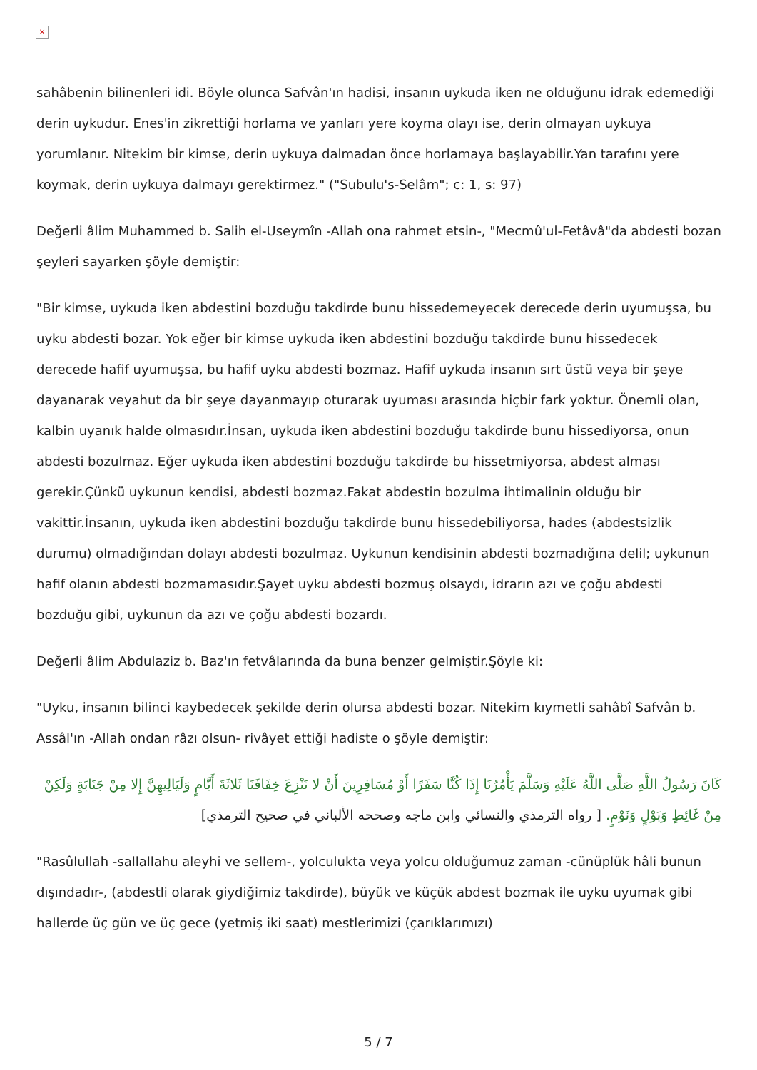×
sahâbenin bilinenleri idi. Böyle olunca Safvân'ın hadisi, insanın uykuda iken ne olduğunu idrak edemediği derin uykudur. Enes'in zikrettiği horlama ve yanları yere koyma olayı ise, derin olmayan uykuya yorumlanır. Nitekim bir kimse, derin uykuya dalmadan önce horlamaya başlayabilir.Yan tarafını yere koymak, derin uykuya dalmayı gerektirmez." ("Subulu's-Selâm"; c: 1, s: 97)
Değerli âlim Muhammed b. Salih el-Useymîn -Allah ona rahmet etsin-, "Mecmû'ul-Fetâvâ"da abdesti bozan şeyleri sayarken şöyle demiştir:
"Bir kimse, uykuda iken abdestini bozduğu takdirde bunu hissedemeyecek derecede derin uyumuşsa, bu uyku abdesti bozar. Yok eğer bir kimse uykuda iken abdestini bozduğu takdirde bunu hissedecek derecede hafif uyumuşsa, bu hafif uyku abdesti bozmaz. Hafif uykuda insanın sırt üstü veya bir şeye dayanarak veyahut da bir şeye dayanmayıp oturarak uyuması arasında hiçbir fark yoktur. Önemli olan, kalbin uyanık halde olmasıdır.İnsan, uykuda iken abdestini bozduğu takdirde bunu hissediyorsa, onun abdesti bozulmaz. Eğer uykuda iken abdestini bozduğu takdirde bu hissetmiyorsa, abdest alması gerekir.Çünkü uykunun kendisi, abdesti bozmaz.Fakat abdestin bozulma ihtimalinin olduğu bir vakittir.İnsanın, uykuda iken abdestini bozduğu takdirde bunu hissedebiliyorsa, hades (abdestsizlik durumu) olmadığından dolayı abdesti bozulmaz. Uykunun kendisinin abdesti bozmadığına delil; uykunun hafif olanın abdesti bozmamasıdır.Şayet uyku abdesti bozmuş olsaydı, idrarın azı ve çoğu abdesti bozduğu gibi, uykunun da azı ve çoğu abdesti bozardı.
Değerli âlim Abdulaziz b. Baz'ın fetvâlarında da buna benzer gelmiştir.Şöyle ki:
"Uyku, insanın bilinci kaybedecek şekilde derin olursa abdesti bozar. Nitekim kıymetli sahâbî Safvân b. Assâl'ın -Allah ondan râzı olsun- rivâyet ettiği hadiste o şöyle demiştir:
كَانَ رَسُولُ اللَّهِ صَلَّى اللَّهُ عَلَيْهِ وَسَلَّمَ يَأْمُرُنَا إِذَا كُنَّا سَفَرًا أَوْ مُسَافِرِينَ أَنْ لا نَنْزِعَ خِفَافَنَا ثَلاثَةَ أَيَّامٍ وَلَيَالِيهِنَّ إِلا مِنْ جَنَابَةٍ وَلَكِنْ مِنْ غَائِطٍ وَبَوْلٍ وَنَوْمٍ. [ رواه الترمذي والنسائي وابن ماجه وصححه الألباني في صحيح الترمذي]
"Rasûlullah -sallallahu aleyhi ve sellem-, yolculukta veya yolcu olduğumuz zaman -cünüplük hâli bunun dışındadır-, (abdestli olarak giydiğimiz takdirde), büyük ve küçük abdest bozmak ile uyku uyumak gibi hallerde üç gün ve üç gece (yetmiş iki saat) mestlerimizi (çarıklarımızı)
5 / 7